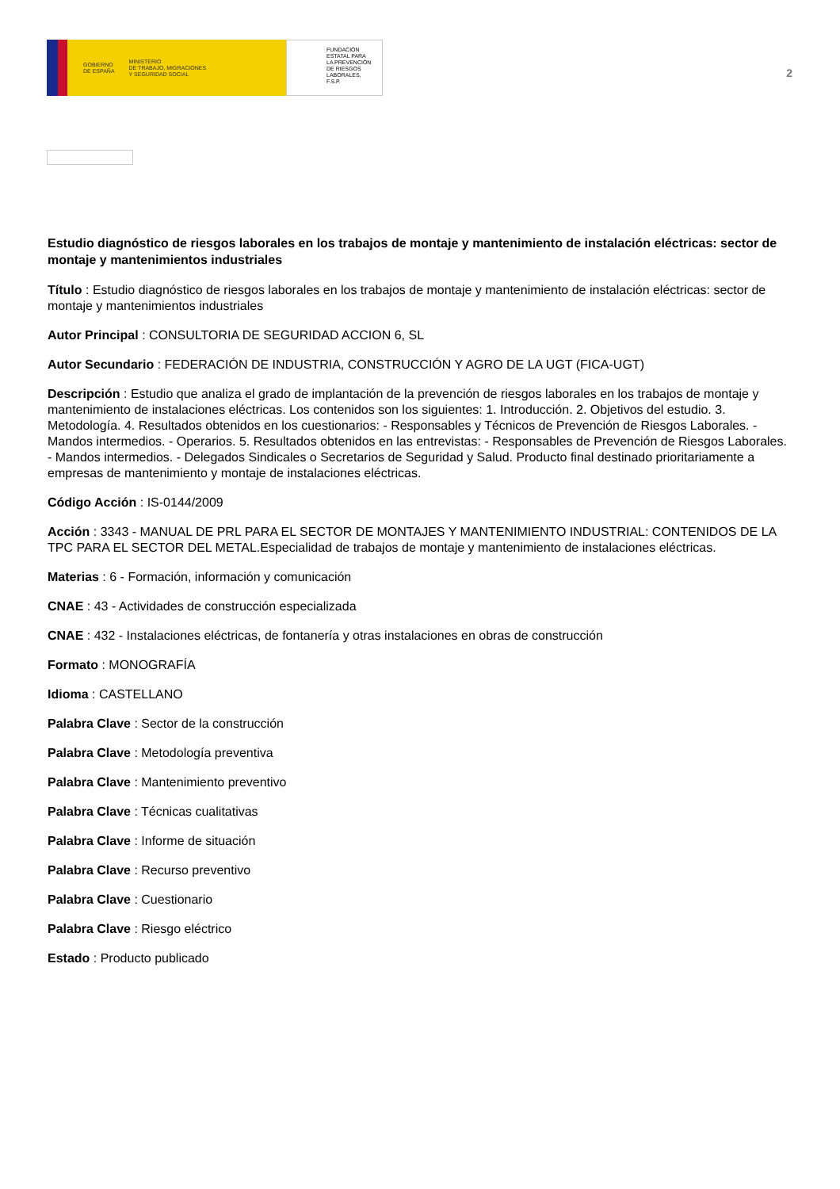GOBIERNO
DE ESPAÑA MINISTERIO
DE TRABAJO, MIGRACIONES
Y SEGURIDAD SOCIAL
FUNDACIÓN
ESTATAL PARA
LA PREVENCIÓN
DE RIESGOS
LABORALES, F.S.P.
2
Estudio diagnóstico de riesgos laborales en los trabajos de montaje y mantenimiento de instalación eléctricas: sector de montaje y mantenimientos industriales
Título : Estudio diagnóstico de riesgos laborales en los trabajos de montaje y mantenimiento de instalación eléctricas: sector de montaje y mantenimientos industriales
Autor Principal : CONSULTORIA DE SEGURIDAD ACCION 6, SL
Autor Secundario : FEDERACIÓN DE INDUSTRIA, CONSTRUCCIÓN Y AGRO DE LA UGT (FICA-UGT)
Descripción : Estudio que analiza el grado de implantación de la prevención de riesgos laborales en los trabajos de montaje y mantenimiento de instalaciones eléctricas. Los contenidos son los siguientes: 1. Introducción. 2. Objetivos del estudio. 3. Metodología. 4. Resultados obtenidos en los cuestionarios: - Responsables y Técnicos de Prevención de Riesgos Laborales. - Mandos intermedios. - Operarios. 5. Resultados obtenidos en las entrevistas: - Responsables de Prevención de Riesgos Laborales. - Mandos intermedios. - Delegados Sindicales o Secretarios de Seguridad y Salud. Producto final destinado prioritariamente a empresas de mantenimiento y montaje de instalaciones eléctricas.
Código Acción : IS-0144/2009
Acción : 3343 - MANUAL DE PRL PARA EL SECTOR DE MONTAJES Y MANTENIMIENTO INDUSTRIAL: CONTENIDOS DE LA TPC PARA EL SECTOR DEL METAL.Especialidad de trabajos de montaje y mantenimiento de instalaciones eléctricas.
Materias : 6 - Formación, información y comunicación
CNAE : 43 - Actividades de construcción especializada
CNAE : 432 - Instalaciones eléctricas, de fontanería y otras instalaciones en obras de construcción
Formato : MONOGRAFÍA
Idioma : CASTELLANO
Palabra Clave : Sector de la construcción
Palabra Clave : Metodología preventiva
Palabra Clave : Mantenimiento preventivo
Palabra Clave : Técnicas cualitativas
Palabra Clave : Informe de situación
Palabra Clave : Recurso preventivo
Palabra Clave : Cuestionario
Palabra Clave : Riesgo eléctrico
Estado : Producto publicado